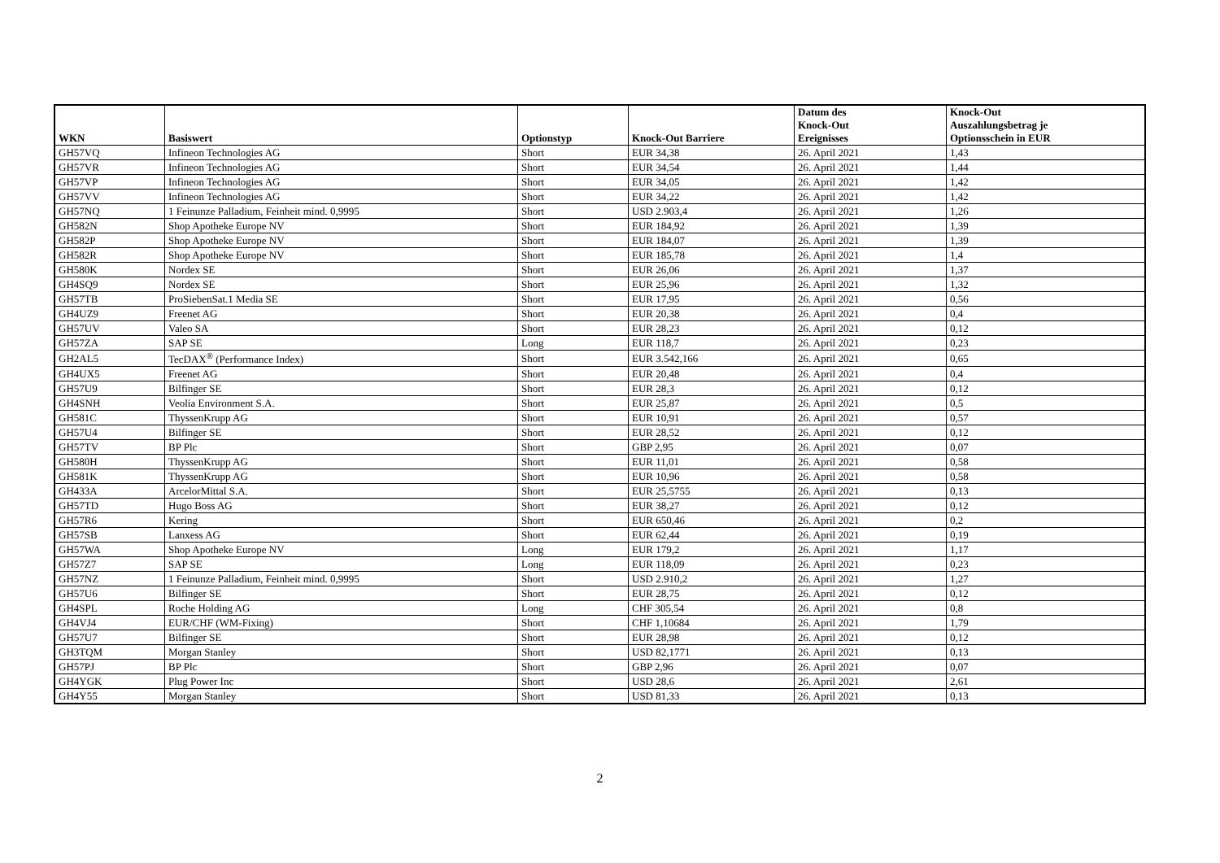| WKN | Basiswert | Optionstyp | Knock-Out Barriere | Datum des Knock-Out Ereignisses | Knock-Out Auszahlungsbetrag je Optionsschein in EUR |
| --- | --- | --- | --- | --- | --- |
| GH57VQ | Infineon Technologies AG | Short | EUR 34,38 | 26. April 2021 | 1,43 |
| GH57VR | Infineon Technologies AG | Short | EUR 34,54 | 26. April 2021 | 1,44 |
| GH57VP | Infineon Technologies AG | Short | EUR 34,05 | 26. April 2021 | 1,42 |
| GH57VV | Infineon Technologies AG | Short | EUR 34,22 | 26. April 2021 | 1,42 |
| GH57NQ | 1 Feinunze Palladium, Feinheit mind. 0,9995 | Short | USD 2.903,4 | 26. April 2021 | 1,26 |
| GH582N | Shop Apotheke Europe NV | Short | EUR 184,92 | 26. April 2021 | 1,39 |
| GH582P | Shop Apotheke Europe NV | Short | EUR 184,07 | 26. April 2021 | 1,39 |
| GH582R | Shop Apotheke Europe NV | Short | EUR 185,78 | 26. April 2021 | 1,4 |
| GH580K | Nordex SE | Short | EUR 26,06 | 26. April 2021 | 1,37 |
| GH4SQ9 | Nordex SE | Short | EUR 25,96 | 26. April 2021 | 1,32 |
| GH57TB | ProSiebenSat.1 Media SE | Short | EUR 17,95 | 26. April 2021 | 0,56 |
| GH4UZ9 | Freenet AG | Short | EUR 20,38 | 26. April 2021 | 0,4 |
| GH57UV | Valeo SA | Short | EUR 28,23 | 26. April 2021 | 0,12 |
| GH57ZA | SAP SE | Long | EUR 118,7 | 26. April 2021 | 0,23 |
| GH2AL5 | TecDAX<sup>®</sup> (Performance Index) | Short | EUR 3.542,166 | 26. April 2021 | 0,65 |
| GH4UX5 | Freenet AG | Short | EUR 20,48 | 26. April 2021 | 0,4 |
| GH57U9 | Bilfinger SE | Short | EUR 28,3 | 26. April 2021 | 0,12 |
| GH4SNH | Veolia Environment S.A. | Short | EUR 25,87 | 26. April 2021 | 0,5 |
| GH581C | ThyssenKrupp AG | Short | EUR 10,91 | 26. April 2021 | 0,57 |
| GH57U4 | Bilfinger SE | Short | EUR 28,52 | 26. April 2021 | 0,12 |
| GH57TV | BP Plc | Short | GBP 2,95 | 26. April 2021 | 0,07 |
| GH580H | ThyssenKrupp AG | Short | EUR 11,01 | 26. April 2021 | 0,58 |
| GH581K | ThyssenKrupp AG | Short | EUR 10,96 | 26. April 2021 | 0,58 |
| GH433A | ArcelorMittal S.A. | Short | EUR 25,5755 | 26. April 2021 | 0,13 |
| GH57TD | Hugo Boss AG | Short | EUR 38,27 | 26. April 2021 | 0,12 |
| GH57R6 | Kering | Short | EUR 650,46 | 26. April 2021 | 0,2 |
| GH57SB | Lanxess AG | Short | EUR 62,44 | 26. April 2021 | 0,19 |
| GH57WA | Shop Apotheke Europe NV | Long | EUR 179,2 | 26. April 2021 | 1,17 |
| GH57Z7 | SAP SE | Long | EUR 118,09 | 26. April 2021 | 0,23 |
| GH57NZ | 1 Feinunze Palladium, Feinheit mind. 0,9995 | Short | USD 2.910,2 | 26. April 2021 | 1,27 |
| GH57U6 | Bilfinger SE | Short | EUR 28,75 | 26. April 2021 | 0,12 |
| GH4SPL | Roche Holding AG | Long | CHF 305,54 | 26. April 2021 | 0,8 |
| GH4VJ4 | EUR/CHF (WM-Fixing) | Short | CHF 1,10684 | 26. April 2021 | 1,79 |
| GH57U7 | Bilfinger SE | Short | EUR 28,98 | 26. April 2021 | 0,12 |
| GH3TQM | Morgan Stanley | Short | USD 82,1771 | 26. April 2021 | 0,13 |
| GH57PJ | BP Plc | Short | GBP 2,96 | 26. April 2021 | 0,07 |
| GH4YGK | Plug Power Inc | Short | USD 28,6 | 26. April 2021 | 2,61 |
| GH4Y55 | Morgan Stanley | Short | USD 81,33 | 26. April 2021 | 0,13 |
2